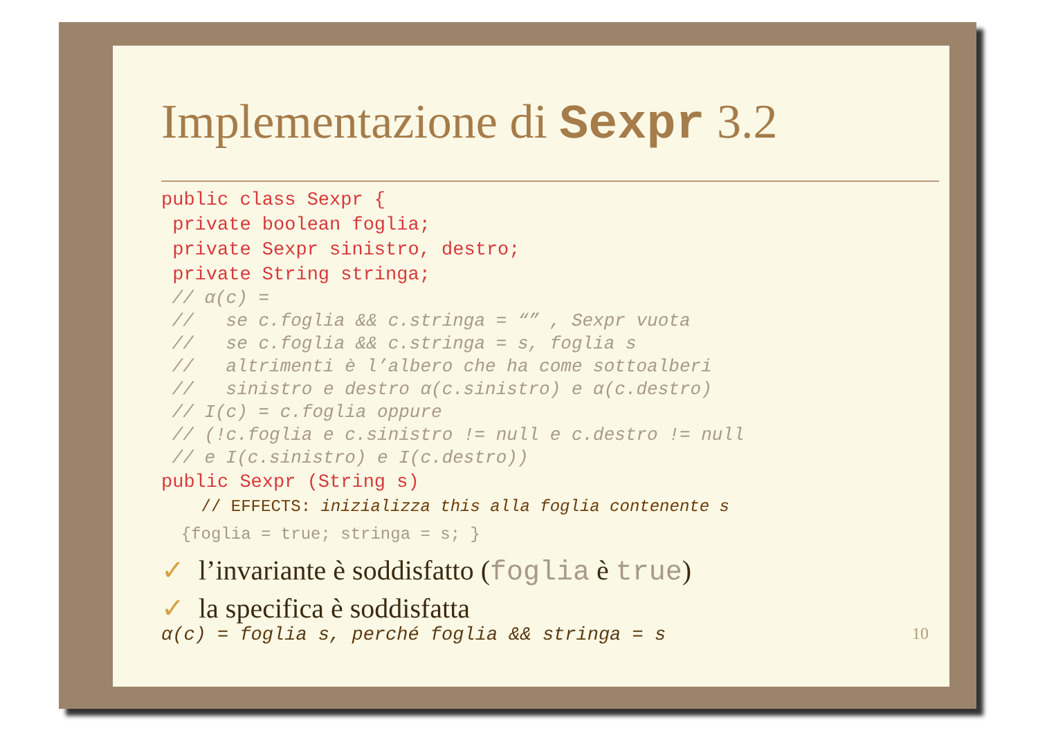Implementazione di Sexpr 3.2
public class Sexpr {
 private boolean foglia;
 private Sexpr sinistro, destro;
 private String stringa;
 // α(c) =
 //   se c.foglia && c.stringa = “” , Sexpr vuota
 //   se c.foglia && c.stringa = s, foglia s
 //   altrimenti è l’albero che ha come sottoalberi
 //   sinistro e destro α(c.sinistro) e α(c.destro)
 // I(c) = c.foglia oppure
 // (!c.foglia e c.sinistro != null e c.destro != null
 // e I(c.sinistro) e I(c.destro))
public Sexpr (String s)
    // EFFECTS: inizializza this alla foglia contenente s
  {foglia = true; stringa = s; }
✓ l’invariante è soddisfatto (foglia è true)
✓ la specifica è soddisfatta
α(c) = foglia s, perché foglia && stringa = s 10